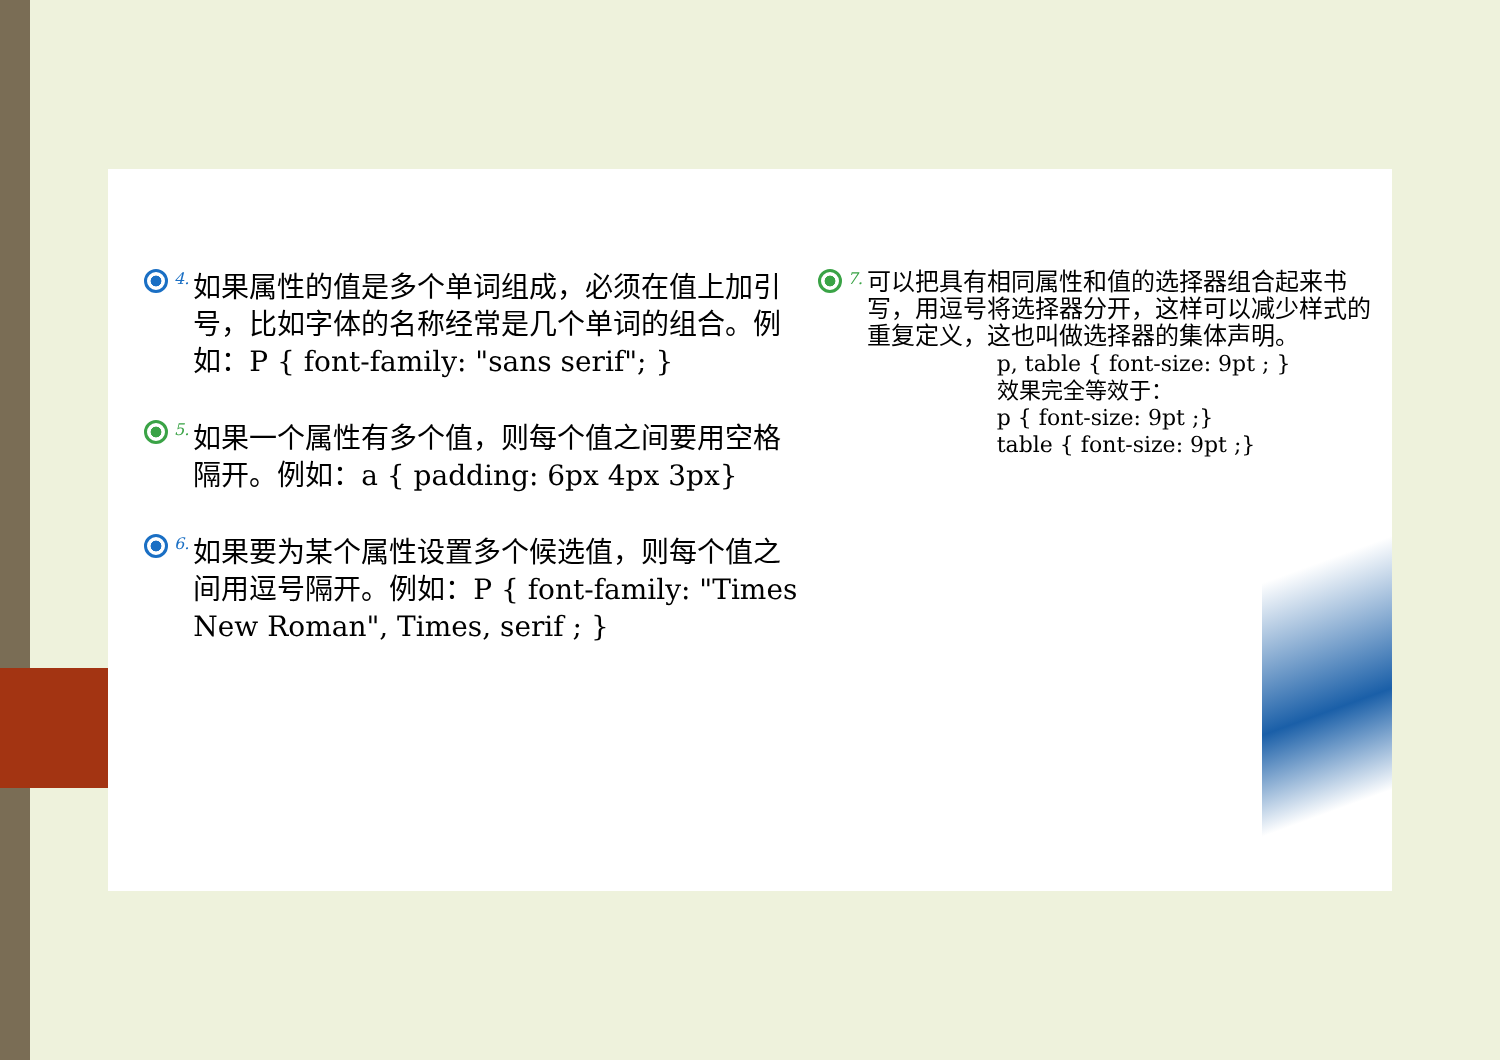4.
如果属性的值是多个单词组成，必须在值上加引号，比如字体的名称经常是几个单词的组合。例如：P { font-family: "sans serif"; }
5.
如果一个属性有多个值，则每个值之间要用空格隔开。例如：a { padding: 6px 4px 3px}
6.
如果要为某个属性设置多个候选值，则每个值之间用逗号隔开。例如：P { font-family: "Times New Roman", Times, serif ; }
7.
可以把具有相同属性和值的选择器组合起来书写，用逗号将选择器分开，这样可以减少样式的重复定义，这也叫做选择器的集体声明。
p, table { font-size: 9pt ; }
效果完全等效于：
p { font-size: 9pt ;}
table { font-size: 9pt ;}